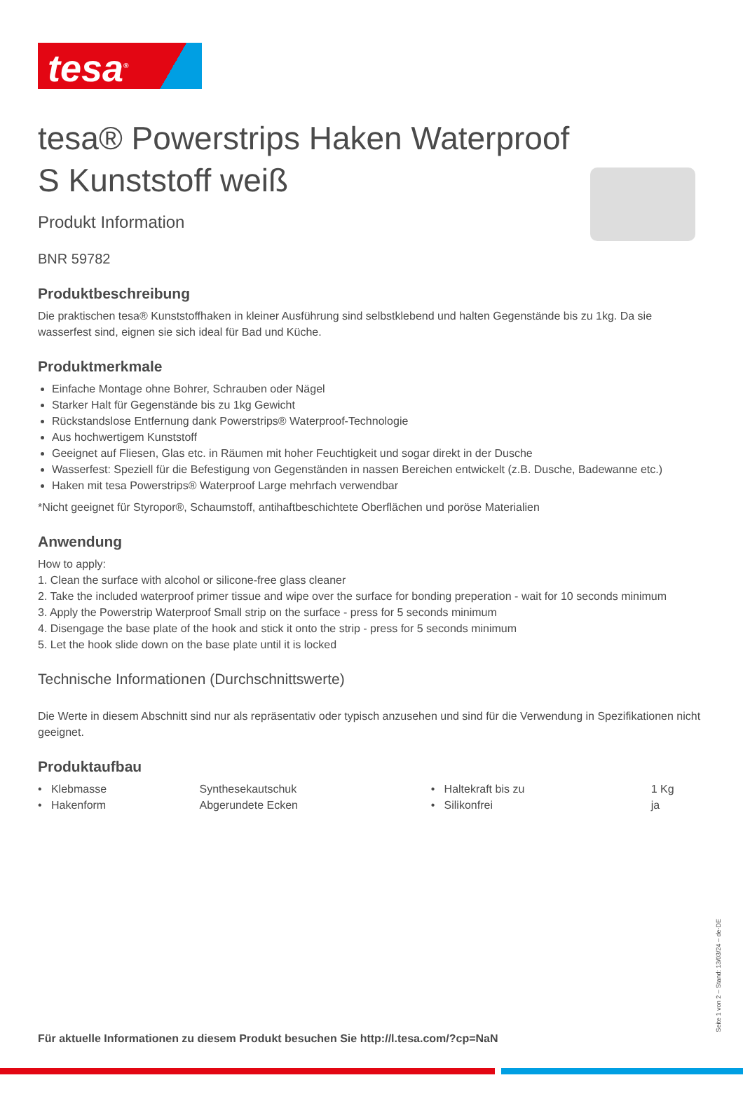tesa<sup>®</sup>
tesa® Powerstrips Haken Waterproof S Kunststoff weiß
Produkt Information
BNR 59782
Produktbeschreibung
Die praktischen tesa® Kunststoffhaken in kleiner Ausführung sind selbstklebend und halten Gegenstände bis zu 1kg. Da sie wasserfest sind, eignen sie sich ideal für Bad und Küche.
Produktmerkmale
Einfache Montage ohne Bohrer, Schrauben oder Nägel
Starker Halt für Gegenstände bis zu 1kg Gewicht
Rückstandslose Entfernung dank Powerstrips® Waterproof-Technologie
Aus hochwertigem Kunststoff
Geeignet auf Fliesen, Glas etc. in Räumen mit hoher Feuchtigkeit und sogar direkt in der Dusche
Wasserfest: Speziell für die Befestigung von Gegenständen in nassen Bereichen entwickelt (z.B. Dusche, Badewanne etc.)
Haken mit tesa Powerstrips® Waterproof Large mehrfach verwendbar
*Nicht geeignet für Styropor®, Schaumstoff, antihaftbeschichtete Oberflächen und poröse Materialien
Anwendung
How to apply:
1. Clean the surface with alcohol or silicone-free glass cleaner
2. Take the included waterproof primer tissue and wipe over the surface for bonding preperation - wait for 10 seconds minimum
3. Apply the Powerstrip Waterproof Small strip on the surface - press for 5 seconds minimum
4. Disengage the base plate of the hook and stick it onto the strip - press for 5 seconds minimum
5. Let the hook slide down on the base plate until it is locked
Technische Informationen (Durchschnittswerte)
Die Werte in diesem Abschnitt sind nur als repräsentativ oder typisch anzusehen und sind für die Verwendung in Spezifikationen nicht geeignet.
Produktaufbau
| • Klebmasse | Synthesekautschuk | • Haltekraft bis zu | 1 Kg |
| • Hakenform | Abgerundete Ecken | • Silikonfrei | ja |
Für aktuelle Informationen zu diesem Produkt besuchen Sie http://l.tesa.com/?cp=NaN
Seite 1 von 2 – Stand: 13/03/24 – de-DE